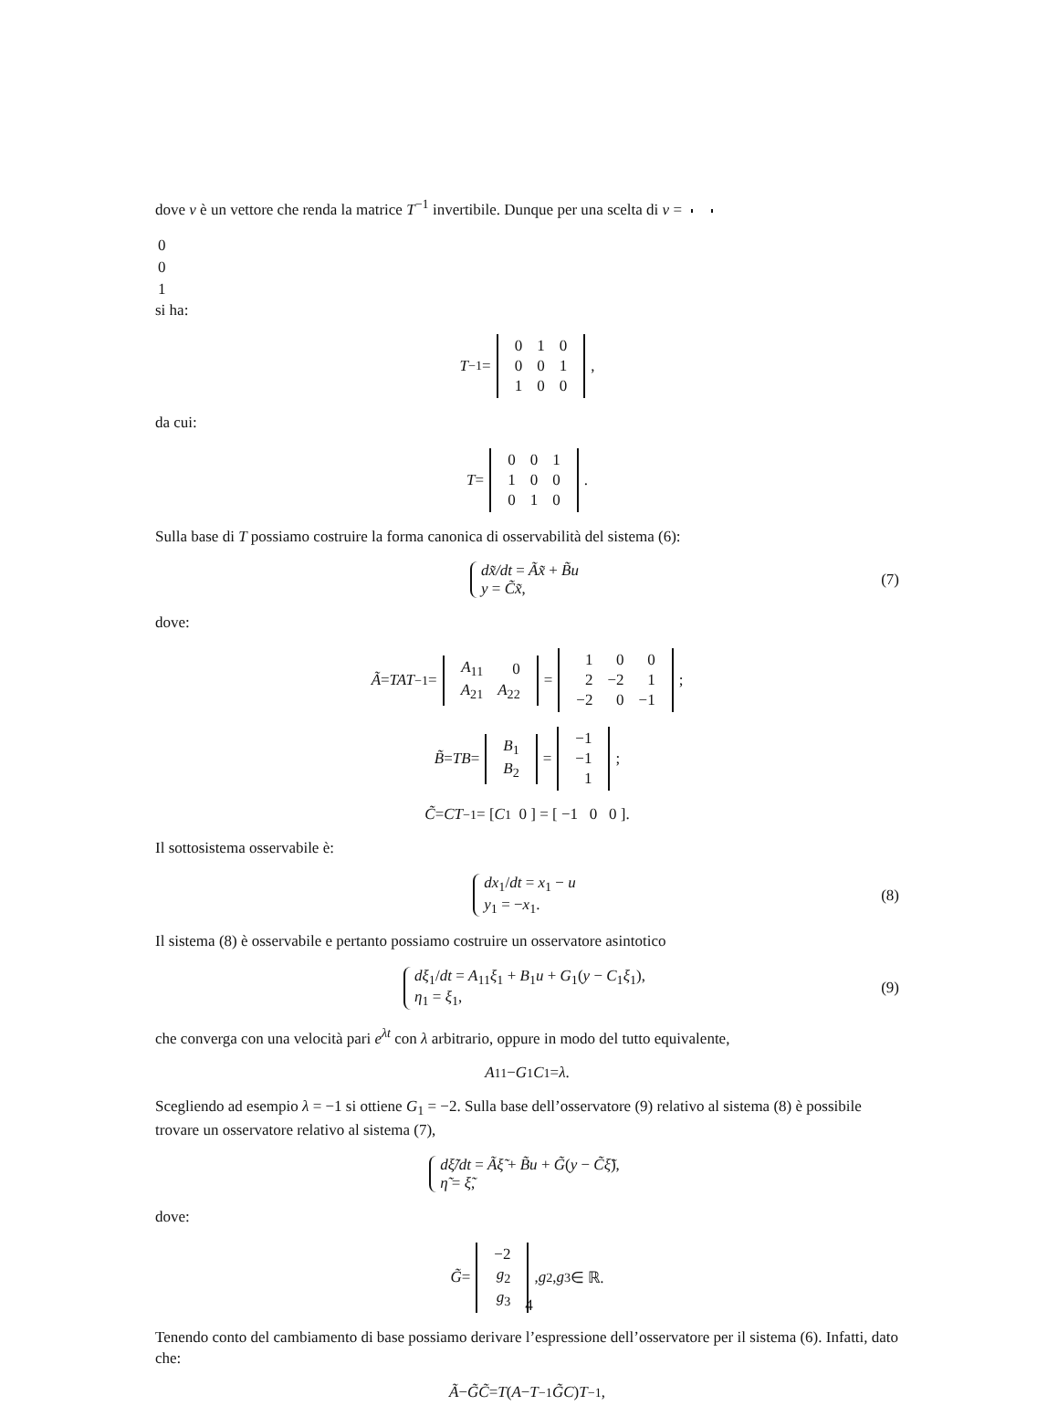dove v è un vettore che renda la matrice T<sup>−1</sup> invertibile. Dunque per una scelta di v =
| 0 |
| 0 |
| 1 |
si ha:
T<sup>−1</sup> =
| 0 | 1 | 0 |
| 0 | 0 | 1 |
| 1 | 0 | 0 |
,
da cui:
T =
| 0 | 0 | 1 |
| 1 | 0 | 0 |
| 0 | 1 | 0 |
.
Sulla base di T possiamo costruire la forma canonica di osservabilità del sistema (6):
dx̃/dt = Ãx̃ + B̃u
y = C̃x̃,
(7)
dove:
Ã = TAT<sup>−1</sup> =
| A<sub>11</sub> | 0 |
| A<sub>21</sub> | A<sub>22</sub> |
=
| 1 | 0 | 0 |
| 2 | −2 | 1 |
| −2 | 0 | −1 |
;
B̃ = TB =
| B<sub>1</sub> |
| B<sub>2</sub> |
=
| −1 |
| −1 |
| 1 |
;
C̃ = CT<sup>−1</sup> = [ C<sub>1</sub> 0 ] = [ −1 0 0 ].
Il sottosistema osservabile è:
dx<sub>1</sub>/dt = x<sub>1</sub> − u
y<sub>1</sub> = −x<sub>1</sub>.
(8)
Il sistema (8) è osservabile e pertanto possiamo costruire un osservatore asintotico
dξ<sub>1</sub>/dt = A<sub>11</sub>ξ<sub>1</sub> + B<sub>1</sub>u + G<sub>1</sub>(y − C<sub>1</sub>ξ<sub>1</sub>),
η<sub>1</sub> = ξ<sub>1</sub>,
(9)
che converga con una velocità pari e<sup>λt</sup> con λ arbitrario, oppure in modo del tutto equivalente,
A<sub>11</sub> − G<sub>1</sub> C<sub>1</sub> = λ.
Scegliendo ad esempio λ = −1 si ottiene G<sub>1</sub> = −2. Sulla base dell’osservatore (9) relativo al sistema (8) è possibile trovare un osservatore relativo al sistema (7),
dξ̃/dt = Ãξ̃ + B̃u + G̃(y − C̃ξ̃),
η̃ = ξ̃,
dove:
G̃ =
| −2 |
| g<sub>2</sub> |
| g<sub>3</sub> |
, g<sub>2</sub>, g<sub>3</sub> ∈ ℝ.
Tenendo conto del cambiamento di base possiamo derivare l’espressione dell’osservatore per il sistema (6). Infatti, dato che:
Ã − G̃C̃ = T (A − T<sup>−1</sup> G̃C) T<sup>−1</sup>,
4